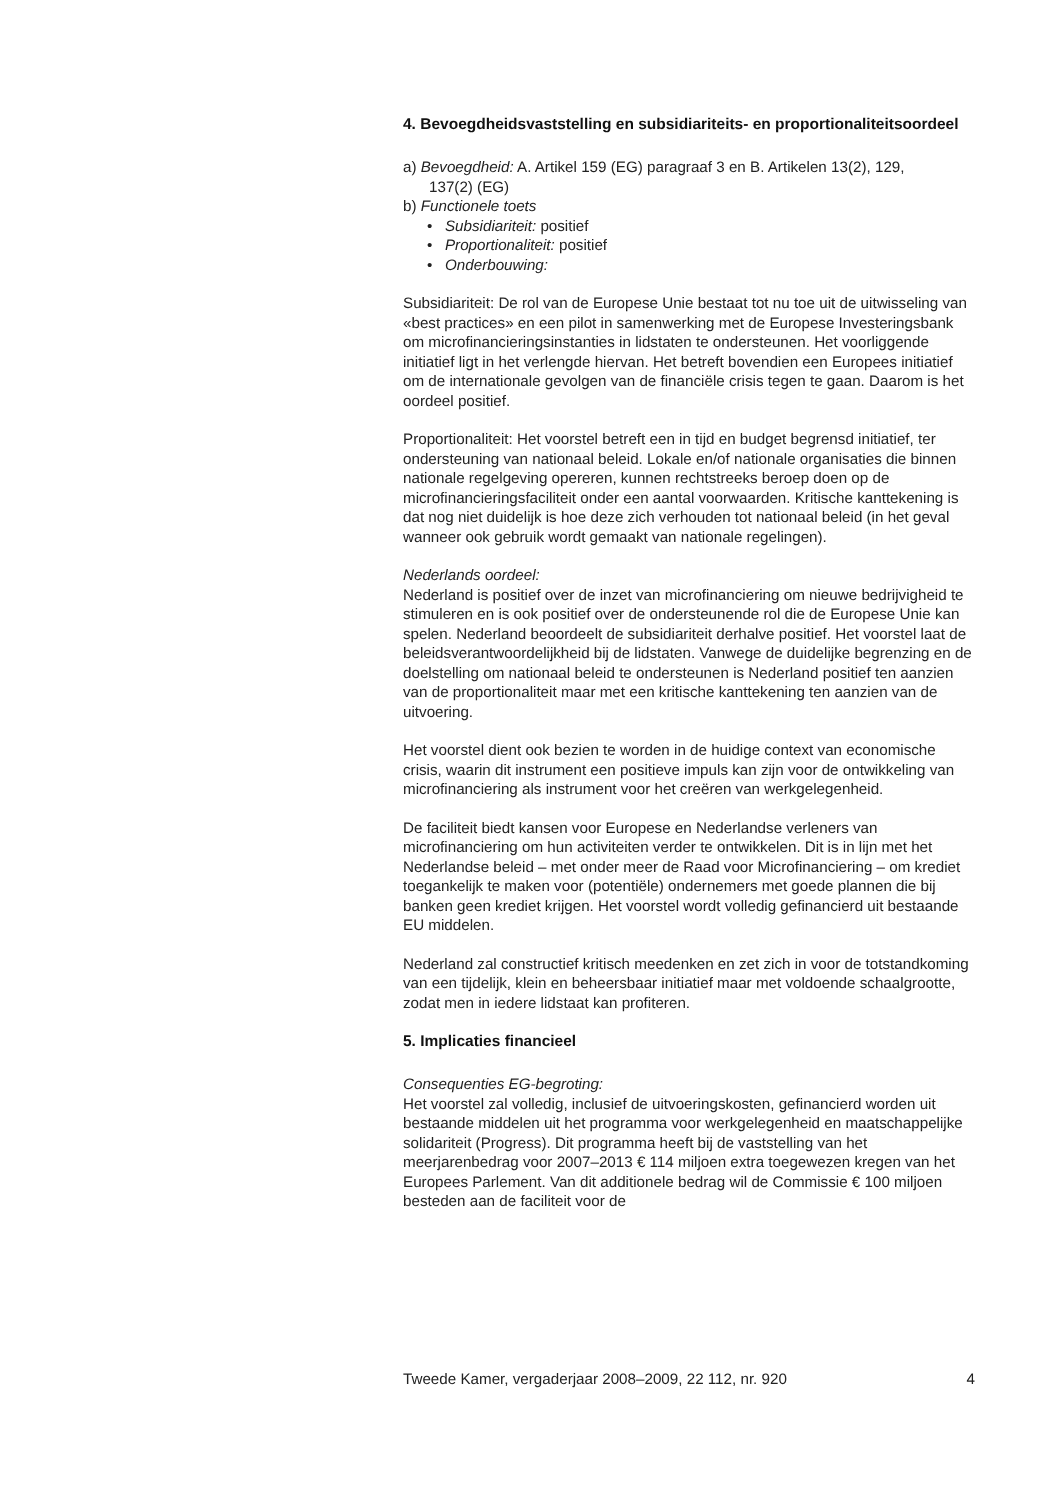4. Bevoegdheidsvaststelling en subsidiariteits- en proportionaliteitsoordeel
a) Bevoegdheid: A. Artikel 159 (EG) paragraaf 3 en B. Artikelen 13(2), 129,
137(2) (EG)
b) Functionele toets
• Subsidiariteit: positief
• Proportionaliteit: positief
• Onderbouwing:
Subsidiariteit: De rol van de Europese Unie bestaat tot nu toe uit de uitwisseling van «best practices» en een pilot in samenwerking met de Europese Investeringsbank om microfinancieringsinstanties in lidstaten te ondersteunen. Het voorliggende initiatief ligt in het verlengde hiervan. Het betreft bovendien een Europees initiatief om de internationale gevolgen van de financiële crisis tegen te gaan. Daarom is het oordeel positief.
Proportionaliteit: Het voorstel betreft een in tijd en budget begrensd initiatief, ter ondersteuning van nationaal beleid. Lokale en/of nationale organisaties die binnen nationale regelgeving opereren, kunnen rechtstreeks beroep doen op de microfinancieringsfaciliteit onder een aantal voorwaarden. Kritische kanttekening is dat nog niet duidelijk is hoe deze zich verhouden tot nationaal beleid (in het geval wanneer ook gebruik wordt gemaakt van nationale regelingen).
Nederlands oordeel:
Nederland is positief over de inzet van microfinanciering om nieuwe bedrijvigheid te stimuleren en is ook positief over de ondersteunende rol die de Europese Unie kan spelen. Nederland beoordeelt de subsidiariteit derhalve positief. Het voorstel laat de beleidsverantwoordelijkheid bij de lidstaten. Vanwege de duidelijke begrenzing en de doelstelling om nationaal beleid te ondersteunen is Nederland positief ten aanzien van de proportionaliteit maar met een kritische kanttekening ten aanzien van de uitvoering.
Het voorstel dient ook bezien te worden in de huidige context van economische crisis, waarin dit instrument een positieve impuls kan zijn voor de ontwikkeling van microfinanciering als instrument voor het creëren van werkgelegenheid.
De faciliteit biedt kansen voor Europese en Nederlandse verleners van microfinanciering om hun activiteiten verder te ontwikkelen. Dit is in lijn met het Nederlandse beleid – met onder meer de Raad voor Microfinanciering – om krediet toegankelijk te maken voor (potentiële) ondernemers met goede plannen die bij banken geen krediet krijgen. Het voorstel wordt volledig gefinancierd uit bestaande EU middelen.
Nederland zal constructief kritisch meedenken en zet zich in voor de totstandkoming van een tijdelijk, klein en beheersbaar initiatief maar met voldoende schaalgrootte, zodat men in iedere lidstaat kan profiteren.
5. Implicaties financieel
Consequenties EG-begroting:
Het voorstel zal volledig, inclusief de uitvoeringskosten, gefinancierd worden uit bestaande middelen uit het programma voor werkgelegenheid en maatschappelijke solidariteit (Progress). Dit programma heeft bij de vaststelling van het meerjarenbedrag voor 2007–2013 € 114 miljoen extra toegewezen kregen van het Europees Parlement. Van dit additionele bedrag wil de Commissie € 100 miljoen besteden aan de faciliteit voor de
Tweede Kamer, vergaderjaar 2008–2009, 22 112, nr. 920 4